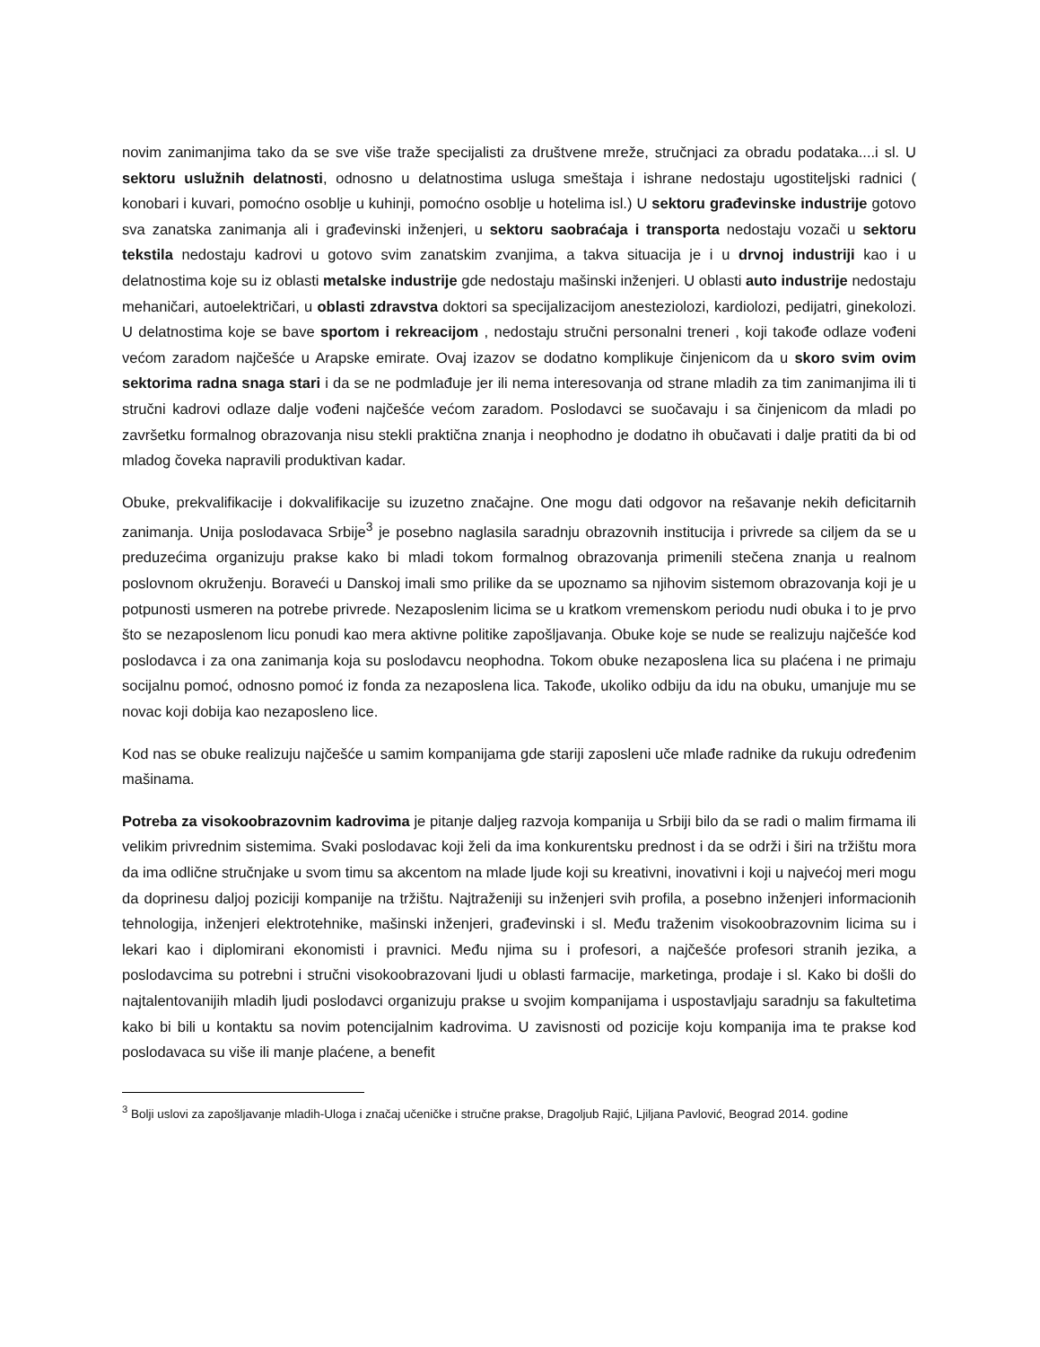novim zanimanjima tako da se sve više traže specijalisti za društvene mreže, stručnjaci za obradu podataka....i sl. U sektoru uslužnih delatnosti, odnosno u delatnostima usluga smeštaja i ishrane nedostaju ugostiteljski radnici ( konobari i kuvari, pomoćno osoblje u kuhinji, pomoćno osoblje u hotelima isl.) U sektoru građevinske industrije gotovo sva zanatska zanimanja ali i građevinski inženjeri, u sektoru saobraćaja i transporta nedostaju vozači u sektoru tekstila nedostaju kadrovi u gotovo svim zanatskim zvanjima, a takva situacija je i u drvnoj industriji kao i u delatnostima koje su iz oblasti metalske industrije gde nedostaju mašinski inženjeri. U oblasti auto industrije nedostaju mehaničari, autoelektričari, u oblasti zdravstva doktori sa specijalizacijom anesteziolozi, kardiolozi, pedijatri, ginekolozi. U delatnostima koje se bave sportom i rekreacijom , nedostaju stručni personalni treneri , koji takođe odlaze vođeni većom zaradom najčešće u Arapske emirate. Ovaj izazov se dodatno komplikuje činjenicom da u skoro svim ovim sektorima radna snaga stari i da se ne podmlađuje jer ili nema interesovanja od strane mladih za tim zanimanjima ili ti stručni kadrovi odlaze dalje vođeni najčešće većom zaradom. Poslodavci se suočavaju i sa činjenicom da mladi po završetku formalnog obrazovanja nisu stekli praktična znanja i neophodno je dodatno ih obučavati i dalje pratiti da bi od mladog čoveka napravili produktivan kadar.
Obuke, prekvalifikacije i dokvalifikacije su izuzetno značajne. One mogu dati odgovor na rešavanje nekih deficitarnih zanimanja. Unija poslodavaca Srbije<sup>3</sup> je posebno naglasila saradnju obrazovnih institucija i privrede sa ciljem da se u preduzećima organizuju prakse kako bi mladi tokom formalnog obrazovanja primenili stečena znanja u realnom poslovnom okruženju. Boraveći u Danskoj imali smo prilike da se upoznamo sa njihovim sistemom obrazovanja koji je u potpunosti usmeren na potrebe privrede. Nezaposlenim licima se u kratkom vremenskom periodu nudi obuka i to je prvo što se nezaposlenom licu ponudi kao mera aktivne politike zapošljavanja. Obuke koje se nude se realizuju najčešće kod poslodavca i za ona zanimanja koja su poslodavcu neophodna. Tokom obuke nezaposlena lica su plaćena i ne primaju socijalnu pomoć, odnosno pomoć iz fonda za nezaposlena lica. Takođe, ukoliko odbiju da idu na obuku, umanjuje mu se novac koji dobija kao nezaposleno lice.
Kod nas se obuke realizuju najčešće u samim kompanijama gde stariji zaposleni uče mlađe radnike da rukuju određenim mašinama.
Potreba za visokoobrazovnim kadrovima je pitanje daljeg razvoja kompanija u Srbiji bilo da se radi o malim firmama ili velikim privrednim sistemima. Svaki poslodavac koji želi da ima konkurentsku prednost i da se održi i širi na tržištu mora da ima odlične stručnjake u svom timu sa akcentom na mlade ljude koji su kreativni, inovativni i koji u najvećoj meri mogu da doprinesu daljoj poziciji kompanije na tržištu. Najtraženiji su inženjeri svih profila, a posebno inženjeri informacionih tehnologija, inženjeri elektrotehnike, mašinski inženjeri, građevinski i sl. Među traženim visokoobrazovnim licima su i lekari kao i diplomirani ekonomisti i pravnici. Među njima su i profesori, a najčešće profesori stranih jezika, a poslodavcima su potrebni i stručni visokoobrazovani ljudi u oblasti farmacije, marketinga, prodaje i sl. Kako bi došli do najtalentovanijih mladih ljudi poslodavci organizuju prakse u svojim kompanijama i uspostavljaju saradnju sa fakultetima kako bi bili u kontaktu sa novim potencijalnim kadrovima. U zavisnosti od pozicije koju kompanija ima te prakse kod poslodavaca su više ili manje plaćene, a benefit
<sup>3</sup> Bolji uslovi za zapošljavanje mladih-Uloga i značaj učeničke i stručne prakse, Dragoljub Rajić, Ljiljana Pavlović, Beograd 2014. godine